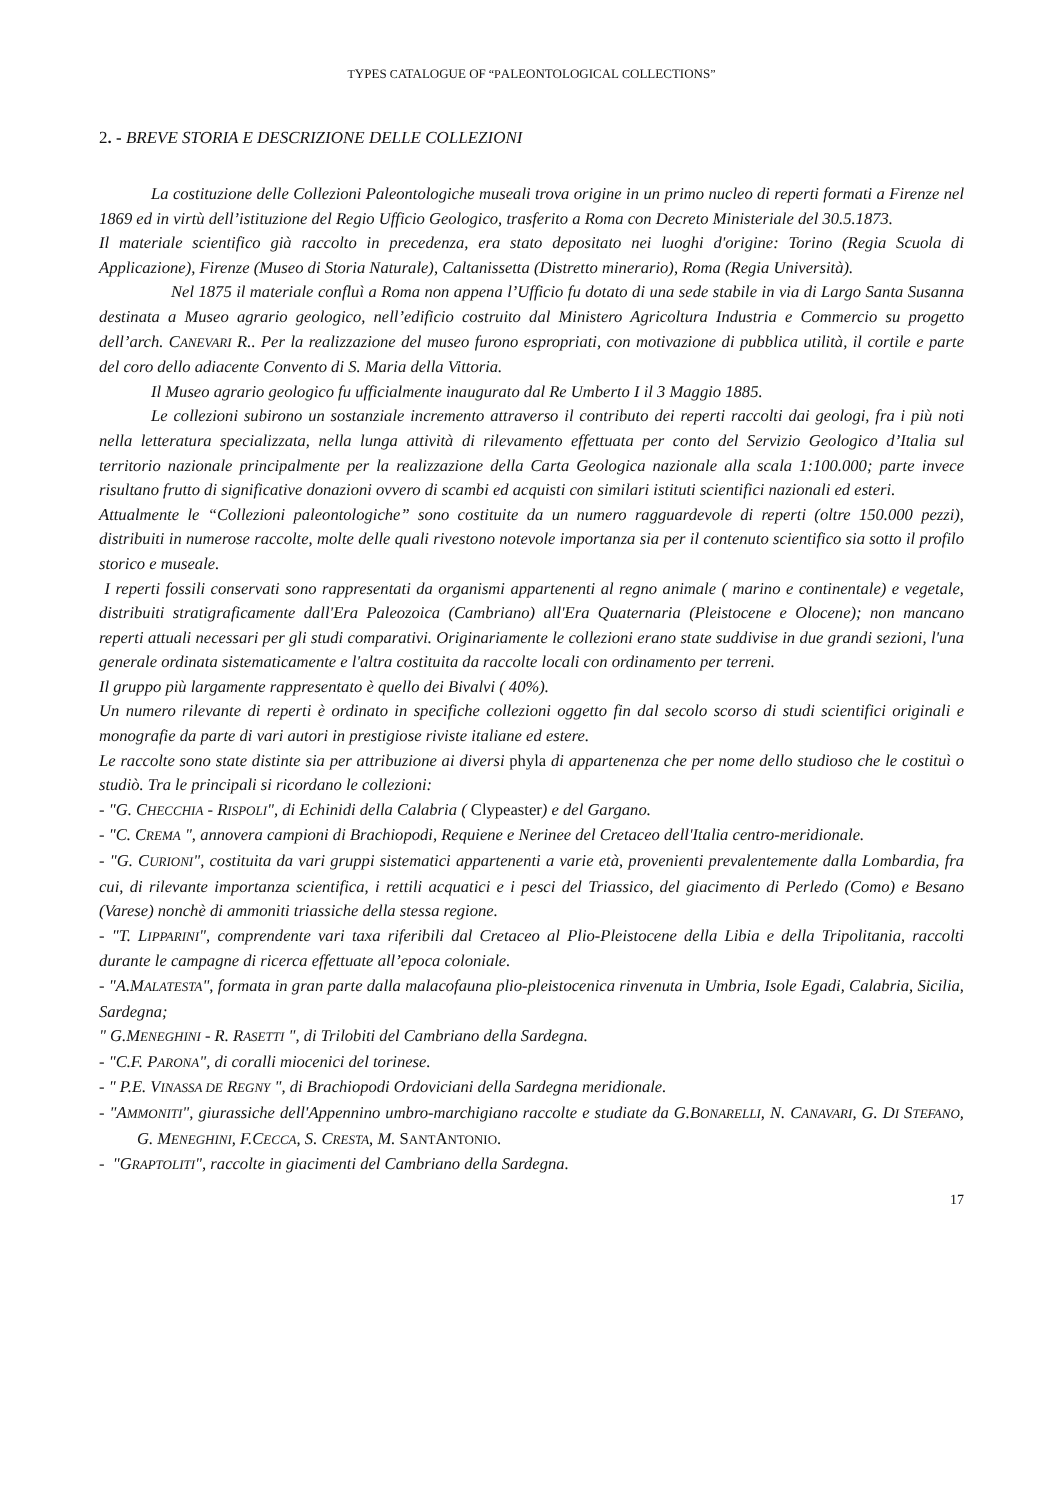TYPES CATALOGUE OF “PALEONTOLOGICAL COLLECTIONS”
2. - BREVE STORIA E DESCRIZIONE DELLE COLLEZIONI
La costituzione delle Collezioni Paleontologiche museali trova origine in un primo nucleo di reperti formati a Firenze nel 1869 ed in virtù dell’istituzione del Regio Ufficio Geologico, trasferito a Roma con Decreto Ministeriale del 30.5.1873.
Il materiale scientifico già raccolto in precedenza, era stato depositato nei luoghi d'origine: Torino (Regia Scuola di Applicazione), Firenze (Museo di Storia Naturale), Caltanissetta (Distretto minerario), Roma (Regia Università).
Nel 1875 il materiale confluì a Roma non appena l’Ufficio fu dotato di una sede stabile in via di Largo Santa Susanna destinata a Museo agrario geologico, nell’edificio costruito dal Ministero Agricoltura Industria e Commercio su progetto dell’arch. CANEVARI R.. Per la realizzazione del museo furono espropriati, con motivazione di pubblica utilità, il cortile e parte del coro dello adiacente Convento di S. Maria della Vittoria.
Il Museo agrario geologico fu ufficialmente inaugurato dal Re Umberto I il 3 Maggio 1885.
Le collezioni subirono un sostanziale incremento attraverso il contributo dei reperti raccolti dai geologi, fra i più noti nella letteratura specializzata, nella lunga attività di rilevamento effettuata per conto del Servizio Geologico d’Italia sul territorio nazionale principalmente per la realizzazione della Carta Geologica nazionale alla scala 1:100.000; parte invece risultano frutto di significative donazioni ovvero di scambi ed acquisti con similari istituti scientifici nazionali ed esteri.
Attualmente le “Collezioni paleontologiche” sono costituite da un numero ragguardevole di reperti (oltre 150.000 pezzi), distribuiti in numerose raccolte, molte delle quali rivestono notevole importanza sia per il contenuto scientifico sia sotto il profilo storico e museale.
I reperti fossili conservati sono rappresentati da organismi appartenenti al regno animale ( marino e continentale) e vegetale, distribuiti stratigraficamente dall'Era Paleozoica (Cambriano) all'Era Quaternaria (Pleistocene e Olocene); non mancano reperti attuali necessari per gli studi comparativi. Originariamente le collezioni erano state suddivise in due grandi sezioni, l'una generale ordinata sistematicamente e l'altra costituita da raccolte locali con ordinamento per terreni.
Il gruppo più largamente rappresentato è quello dei Bivalvi ( 40%).
Un numero rilevante di reperti è ordinato in specifiche collezioni oggetto fin dal secolo scorso di studi scientifici originali e monografie da parte di vari autori in prestigiose riviste italiane ed estere.
Le raccolte sono state distinte sia per attribuzione ai diversi phyla di appartenenza che per nome dello studioso che le costituì o studiò. Tra le principali si ricordano le collezioni:
- "G. CHECCHIA - RISPOLI", di Echinidi della Calabria ( Clypeaster) e del Gargano.
- "C. CREMA ", annovera campioni di Brachiopodi, Requiene e Nerinee del Cretaceo dell'Italia centro-meridionale.
- "G. CURIONI", costituita da vari gruppi sistematici appartenenti a varie età, provenienti prevalentemente dalla Lombardia, fra cui, di rilevante importanza scientifica, i rettili acquatici e i pesci del Triassico, del giacimento di Perledo (Como) e Besano (Varese) nonchè di ammoniti triassiche della stessa regione.
- "T. LIPPARINI", comprendente vari taxa riferibili dal Cretaceo al Plio-Pleistocene della Libia e della Tripolitania, raccolti durante le campagne di ricerca effettuate all’epoca coloniale.
- "A.MALATESTA", formata in gran parte dalla malacofauna plio-pleistocenica rinvenuta in Umbria, Isole Egadi, Calabria, Sicilia, Sardegna;
" G.MENEGHINI - R. RASETTI ", di Trilobiti del Cambriano della Sardegna.
- "C.F. PARONA", di coralli miocenici del torinese.
- " P.E. VINASSA DE REGNY ", di Brachiopodi Ordoviciani della Sardegna meridionale.
- "AMMONITI", giurassiche dell'Appennino umbro-marchigiano raccolte e studiate da G.BONARELLI, N. CANAVARI, G. DI STEFANO, G. MENEGHINI, F.CECCA, S. CRESTA, M. SANTANTONIO.
- "GRAPTOLITI", raccolte in giacimenti del Cambriano della Sardegna.
17